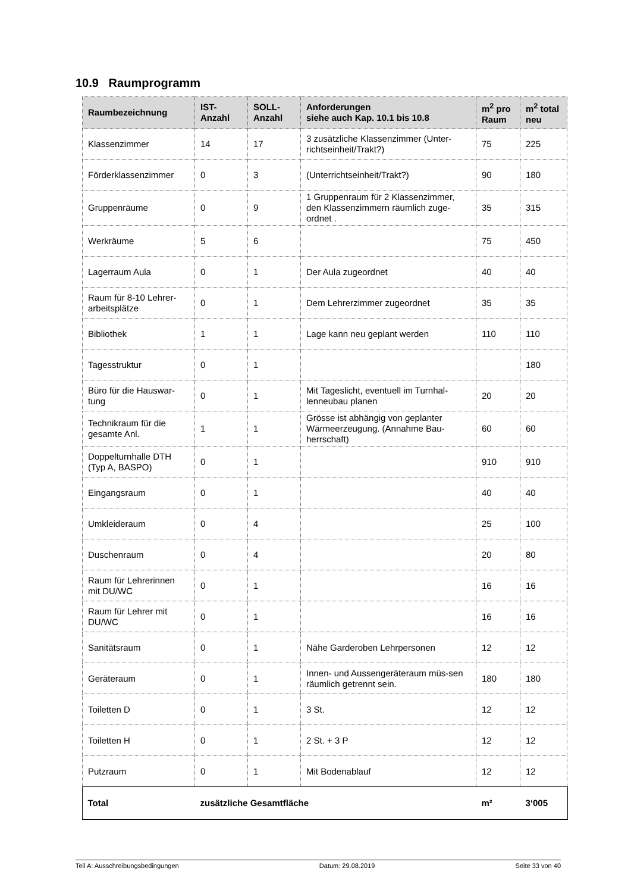10.9 Raumprogramm
| Raumbezeichnung | IST- Anzahl | SOLL- Anzahl | Anforderungen siehe auch Kap. 10.1 bis 10.8 | m<sup>2</sup> pro Raum | m<sup>2</sup> total neu |
| --- | --- | --- | --- | --- | --- |
| Klassenzimmer | 14 | 17 | 3 zusätzliche Klassenzimmer (Unter-richtseinheit/Trakt?) | 75 | 225 |
| Förderklassenzimmer | 0 | 3 | (Unterrichtseinheit/Trakt?) | 90 | 180 |
| Gruppenräume | 0 | 9 | 1 Gruppenraum für 2 Klassenzimmer, den Klassenzimmern räumlich zuge-ordnet . | 35 | 315 |
| Werkräume | 5 | 6 | | 75 | 450 |
| Lagerraum Aula | 0 | 1 | Der Aula zugeordnet | 40 | 40 |
| Raum für 8-10 Lehrer-arbeitsplätze | 0 | 1 | Dem Lehrerzimmer zugeordnet | 35 | 35 |
| Bibliothek | 1 | 1 | Lage kann neu geplant werden | 110 | 110 |
| Tagesstruktur | 0 | 1 | | | 180 |
| Büro für die Hauswar-tung | 0 | 1 | Mit Tageslicht, eventuell im Turnhal-lenneubau planen | 20 | 20 |
| Technikraum für die gesamte Anl. | 1 | 1 | Grösse ist abhängig von geplanter Wärmeerzeugung. (Annahme Bau-herrschaft) | 60 | 60 |
| Doppelturnhalle DTH (Typ A, BASPO) | 0 | 1 | | 910 | 910 |
| Eingangsraum | 0 | 1 | | 40 | 40 |
| Umkleideraum | 0 | 4 | | 25 | 100 |
| Duschenraum | 0 | 4 | | 20 | 80 |
| Raum für Lehrerinnen mit DU/WC | 0 | 1 | | 16 | 16 |
| Raum für Lehrer mit DU/WC | 0 | 1 | | 16 | 16 |
| Sanitätsraum | 0 | 1 | Nähe Garderoben Lehrpersonen | 12 | 12 |
| Geräteraum | 0 | 1 | Innen- und Aussengeräteraum müs-sen räumlich getrennt sein. | 180 | 180 |
| Toiletten D | 0 | 1 | 3 St. | 12 | 12 |
| Toiletten H | 0 | 1 | 2 St. + 3 P | 12 | 12 |
| Putzraum | 0 | 1 | Mit Bodenablauf | 12 | 12 |
| Total | zusätzliche Gesamtfläche | | | m² | 3‘005 |
Teil A: Ausschreibungsbedingungen Datum: 29.08.2019 Seite 33 von 40